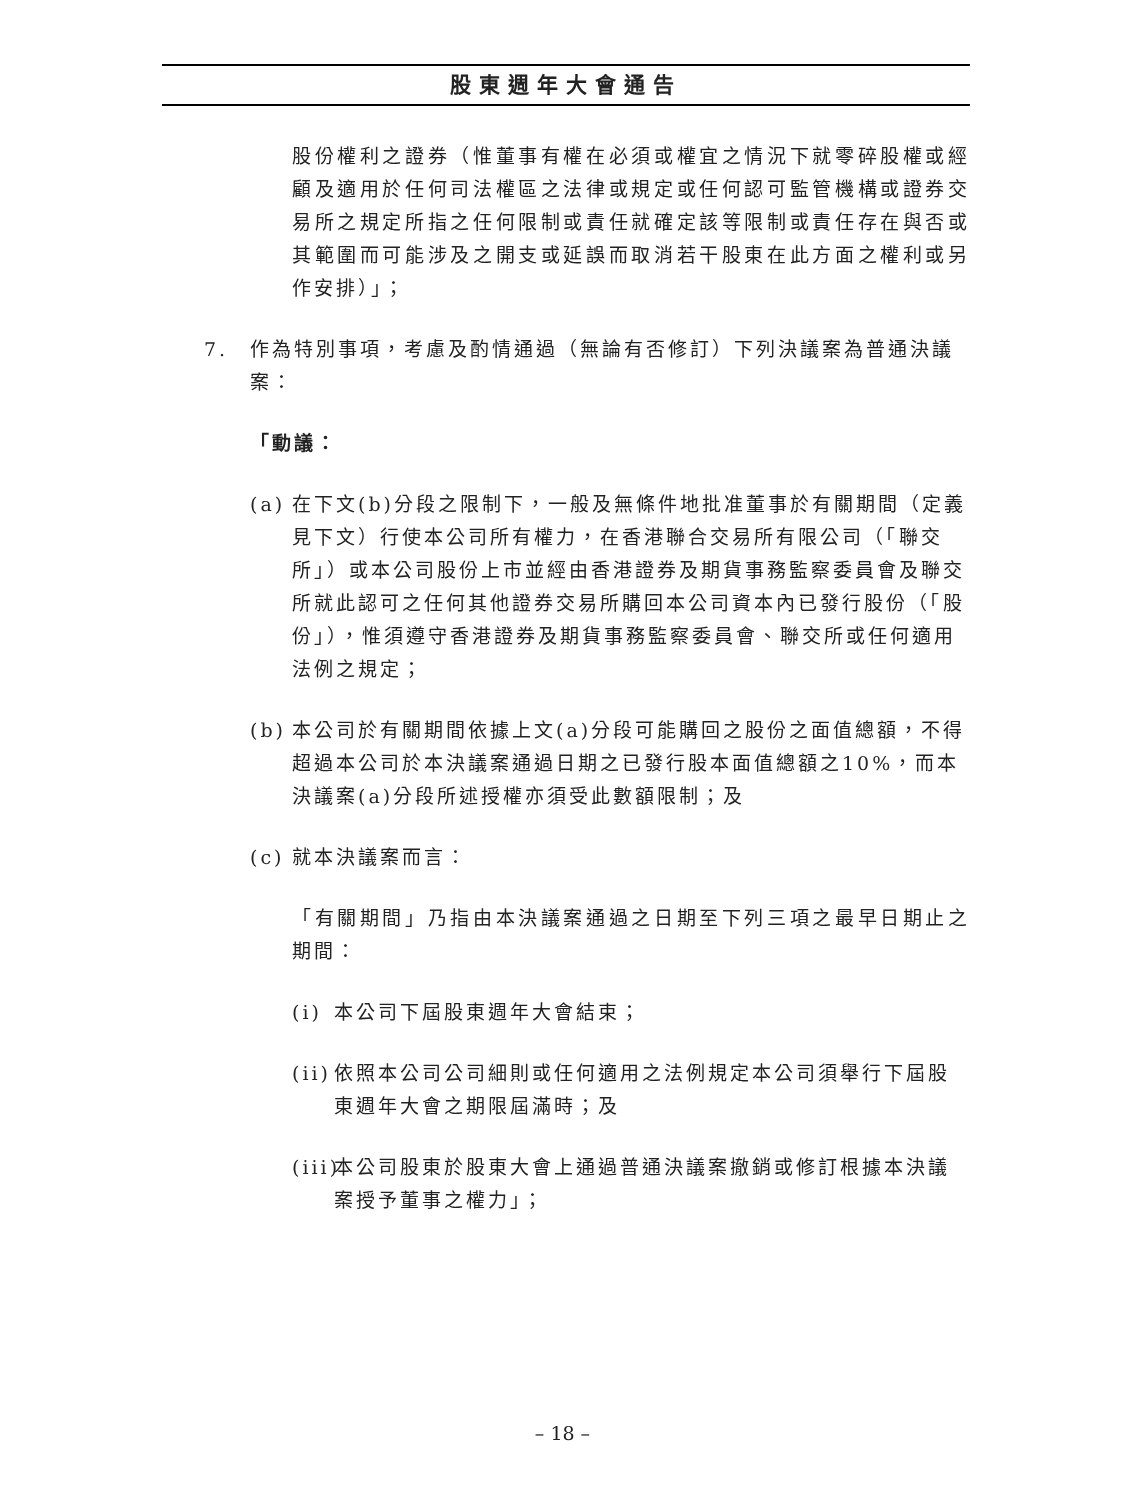股東週年大會通告
股份權利之證券（惟董事有權在必須或權宜之情況下就零碎股權或經顧及適用於任何司法權區之法律或規定或任何認可監管機構或證券交易所之規定所指之任何限制或責任就確定該等限制或責任存在與否或其範圍而可能涉及之開支或延誤而取消若干股東在此方面之權利或另作安排）」；
7. 作為特別事項，考慮及酌情通過（無論有否修訂）下列決議案為普通決議案：
「動議：
(a) 在下文(b)分段之限制下，一般及無條件地批准董事於有關期間（定義見下文）行使本公司所有權力，在香港聯合交易所有限公司（「聯交所」）或本公司股份上市並經由香港證券及期貨事務監察委員會及聯交所就此認可之任何其他證券交易所購回本公司資本內已發行股份（「股份」），惟須遵守香港證券及期貨事務監察委員會、聯交所或任何適用法例之規定；
(b) 本公司於有關期間依據上文(a)分段可能購回之股份之面值總額，不得超過本公司於本決議案通過日期之已發行股本面值總額之10%，而本決議案(a)分段所述授權亦須受此數額限制；及
(c) 就本決議案而言：
「有關期間」乃指由本決議案通過之日期至下列三項之最早日期止之期間：
(i) 本公司下屆股東週年大會結束；
(ii) 依照本公司公司細則或任何適用之法例規定本公司須舉行下屆股東週年大會之期限屆滿時；及
(iii) 本公司股東於股東大會上通過普通決議案撤銷或修訂根據本決議案授予董事之權力」；
– 18 –